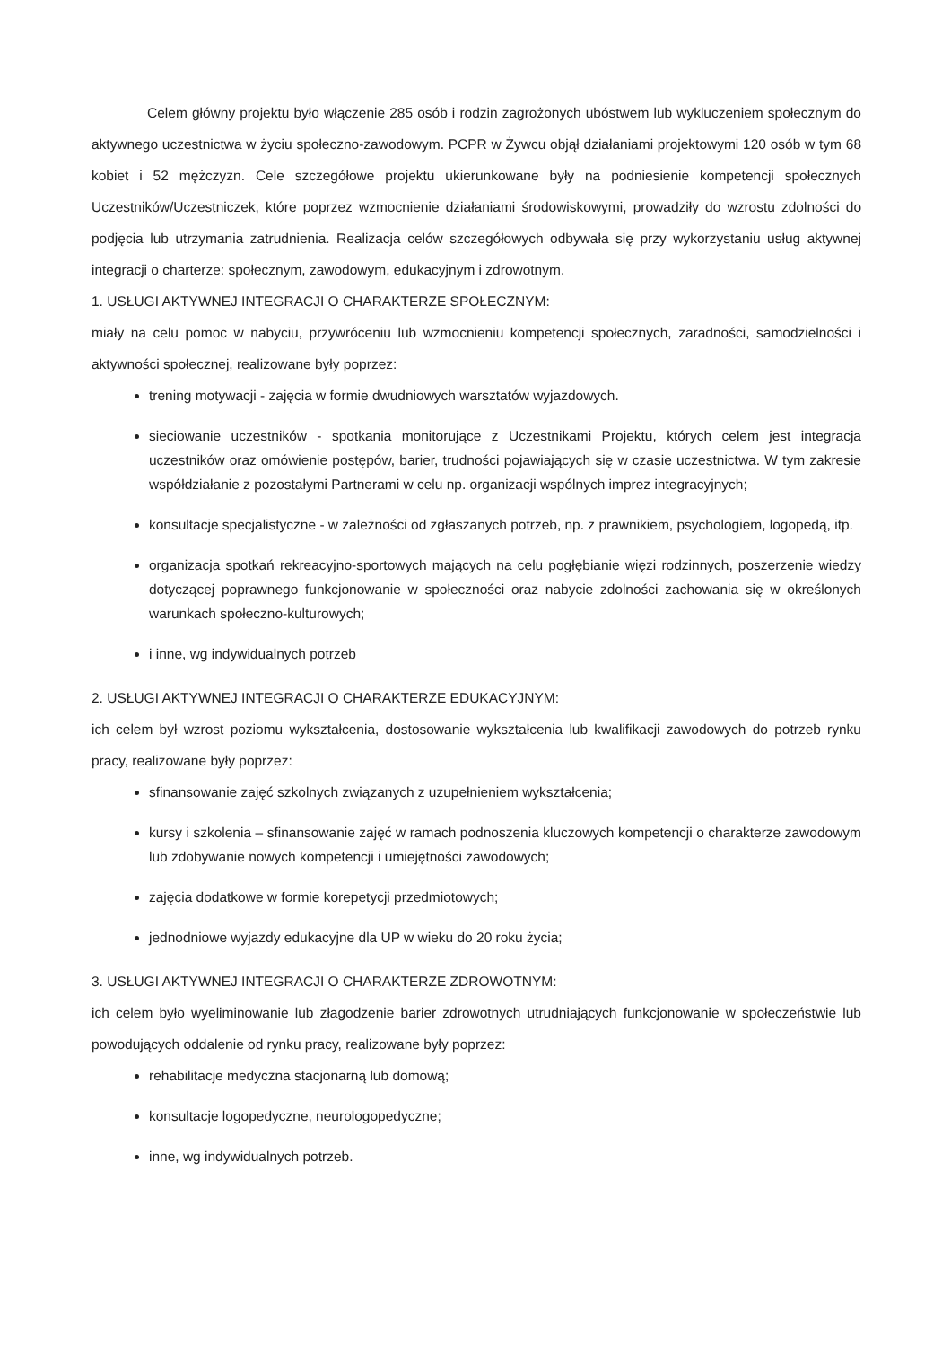Celem główny projektu było włączenie 285 osób i rodzin zagrożonych ubóstwem lub wykluczeniem społecznym do aktywnego uczestnictwa w życiu społeczno-zawodowym. PCPR w Żywcu objął działaniami projektowymi 120 osób w tym 68 kobiet i 52 mężczyzn. Cele szczegółowe projektu ukierunkowane były na podniesienie kompetencji społecznych Uczestników/Uczestniczek, które poprzez wzmocnienie działaniami środowiskowymi, prowadziły do wzrostu zdolności do podjęcia lub utrzymania zatrudnienia. Realizacja celów szczegółowych odbywała się przy wykorzystaniu usług aktywnej integracji o charterze: społecznym, zawodowym, edukacyjnym i zdrowotnym.
1. USŁUGI AKTYWNEJ INTEGRACJI O CHARAKTERZE SPOŁECZNYM:
miały na celu pomoc w nabyciu, przywróceniu lub wzmocnieniu kompetencji społecznych, zaradności, samodzielności i aktywności społecznej, realizowane były poprzez:
trening motywacji - zajęcia w formie dwudniowych warsztatów wyjazdowych.
sieciowanie uczestników - spotkania monitorujące z Uczestnikami Projektu, których celem jest integracja uczestników oraz omówienie postępów, barier, trudności pojawiających się w czasie uczestnictwa. W tym zakresie współdziałanie z pozostałymi Partnerami w celu np. organizacji wspólnych imprez integracyjnych;
konsultacje specjalistyczne - w zależności od zgłaszanych potrzeb, np. z prawnikiem, psychologiem, logopedą, itp.
organizacja spotkań rekreacyjno-sportowych mających na celu pogłębianie więzi rodzinnych, poszerzenie wiedzy dotyczącej poprawnego funkcjonowanie w społeczności oraz nabycie zdolności zachowania się w określonych warunkach społeczno-kulturowych;
i inne, wg indywidualnych potrzeb
2. USŁUGI AKTYWNEJ INTEGRACJI O CHARAKTERZE EDUKACYJNYM:
ich celem był wzrost poziomu wykształcenia, dostosowanie wykształcenia lub kwalifikacji zawodowych do potrzeb rynku pracy, realizowane były poprzez:
sfinansowanie zajęć szkolnych związanych z uzupełnieniem wykształcenia;
kursy i szkolenia – sfinansowanie zajęć w ramach podnoszenia kluczowych kompetencji o charakterze zawodowym lub zdobywanie nowych kompetencji i umiejętności zawodowych;
zajęcia dodatkowe w formie korepetycji przedmiotowych;
jednodniowe wyjazdy edukacyjne dla UP w wieku do 20 roku życia;
3. USŁUGI AKTYWNEJ INTEGRACJI O CHARAKTERZE ZDROWOTNYM:
ich celem było wyeliminowanie lub złagodzenie barier zdrowotnych utrudniających funkcjonowanie w społeczeństwie lub powodujących oddalenie od rynku pracy, realizowane były poprzez:
rehabilitacje medyczna stacjonarną lub domową;
konsultacje logopedyczne, neurologopedyczne;
inne, wg indywidualnych potrzeb.